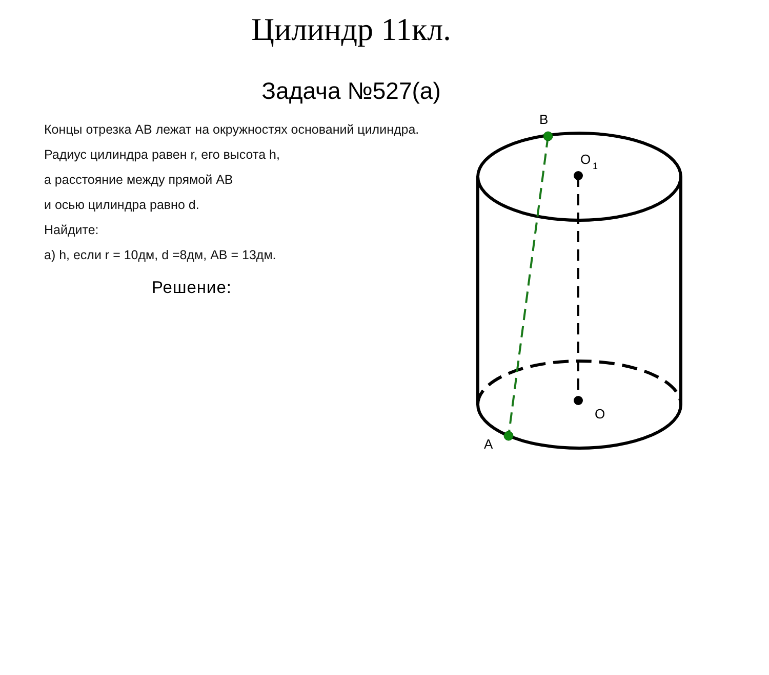Цилиндр 11кл.
Задача №527(а)
Концы отрезка АВ лежат на окружностях оснований цилиндра.
Радиус цилиндра равен r, его высота h,
а расстояние между прямой АВ
и осью цилиндра равно d.
Найдите:
а) h, если r = 10дм, d =8дм, АВ = 13дм.
Решение:
B
O
1
O
A